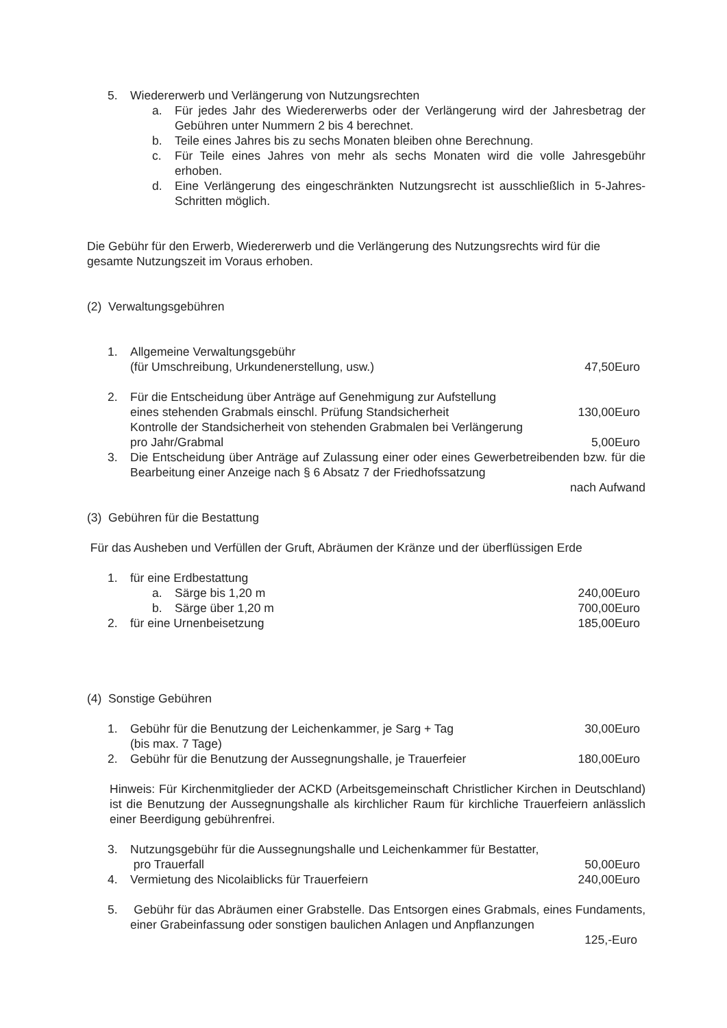5. Wiedererwerb und Verlängerung von Nutzungsrechten
a. Für jedes Jahr des Wiedererwerbs oder der Verlängerung wird der Jahresbetrag der Gebühren unter Nummern 2 bis 4 berechnet.
b. Teile eines Jahres bis zu sechs Monaten bleiben ohne Berechnung.
c. Für Teile eines Jahres von mehr als sechs Monaten wird die volle Jahresgebühr erhoben.
d. Eine Verlängerung des eingeschränkten Nutzungsrecht ist ausschließlich in 5-Jahres-Schritten möglich.
Die Gebühr für den Erwerb, Wiedererwerb und die Verlängerung des Nutzungsrechts wird für die gesamte Nutzungszeit im Voraus erhoben.
(2) Verwaltungsgebühren
1. Allgemeine Verwaltungsgebühr
(für Umschreibung, Urkundenerstellung, usw.) 47,50Euro
2. Für die Entscheidung über Anträge auf Genehmigung zur Aufstellung
eines stehenden Grabmals einschl. Prüfung Standsicherheit 130,00Euro
Kontrolle der Standsicherheit von stehenden Grabmalen bei Verlängerung
pro Jahr/Grabmal 5,00Euro
3. Die Entscheidung über Anträge auf Zulassung einer oder eines Gewerbetreibenden bzw. für die Bearbeitung einer Anzeige nach § 6 Absatz 7 der Friedhofssatzung
nach Aufwand
(3) Gebühren für die Bestattung
Für das Ausheben und Verfüllen der Gruft, Abräumen der Kränze und der überflüssigen Erde
1. für eine Erdbestattung
a. Särge bis 1,20 m 240,00Euro
b. Särge über 1,20 m 700,00Euro
2. für eine Urnenbeisetzung 185,00Euro
(4) Sonstige Gebühren
1. Gebühr für die Benutzung der Leichenkammer, je Sarg + Tag 30,00Euro
(bis max. 7 Tage)
2. Gebühr für die Benutzung der Aussegnungshalle, je Trauerfeier 180,00Euro
Hinweis: Für Kirchenmitglieder der ACKD (Arbeitsgemeinschaft Christlicher Kirchen in Deutschland) ist die Benutzung der Aussegnungshalle als kirchlicher Raum für kirchliche Trauerfeiern anlässlich einer Beerdigung gebührenfrei.
3. Nutzungsgebühr für die Aussegnungshalle und Leichenkammer für Bestatter,
pro Trauerfall 50,00Euro
4. Vermietung des Nicolaiblicks für Trauerfeiern 240,00Euro
5. Gebühr für das Abräumen einer Grabstelle. Das Entsorgen eines Grabmals, eines Fundaments, einer Grabeinfassung oder sonstigen baulichen Anlagen und Anpflanzungen
125,-Euro